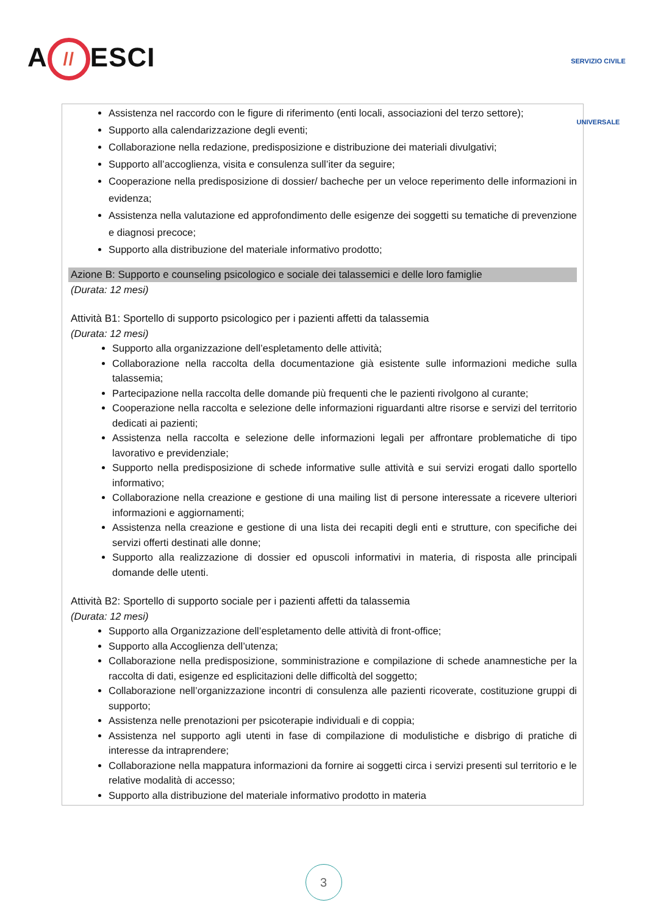A // ESCI
SERVIZIO CIVILE UNIVERSALE
Assistenza nel raccordo con le figure di riferimento (enti locali, associazioni del terzo settore);
Supporto alla calendarizzazione degli eventi;
Collaborazione nella redazione, predisposizione e distribuzione dei materiali divulgativi;
Supporto all’accoglienza, visita e consulenza sull’iter da seguire;
Cooperazione nella predisposizione di dossier/ bacheche per un veloce reperimento delle informazioni in evidenza;
Assistenza nella valutazione ed approfondimento delle esigenze dei soggetti su tematiche di prevenzione e diagnosi precoce;
Supporto alla distribuzione del materiale informativo prodotto;
Azione B: Supporto e counseling psicologico e sociale dei talassemici e delle loro famiglie
(Durata: 12 mesi)
Attività B1: Sportello di supporto psicologico per i pazienti affetti da talassemia
(Durata: 12 mesi)
Supporto alla organizzazione dell’espletamento delle attività;
Collaborazione nella raccolta della documentazione già esistente sulle informazioni mediche sulla talassemia;
Partecipazione nella raccolta delle domande più frequenti che le pazienti rivolgono al curante;
Cooperazione nella raccolta e selezione delle informazioni riguardanti altre risorse e servizi del territorio dedicati ai pazienti;
Assistenza nella raccolta e selezione delle informazioni legali per affrontare problematiche di tipo lavorativo e previdenziale;
Supporto nella predisposizione di schede informative sulle attività e sui servizi erogati dallo sportello informativo;
Collaborazione nella creazione e gestione di una mailing list di persone interessate a ricevere ulteriori informazioni e aggiornamenti;
Assistenza nella creazione e gestione di una lista dei recapiti degli enti e strutture, con specifiche dei servizi offerti destinati alle donne;
Supporto alla realizzazione di dossier ed opuscoli informativi in materia, di risposta alle principali domande delle utenti.
Attività B2: Sportello di supporto sociale per i pazienti affetti da talassemia
(Durata: 12 mesi)
Supporto alla Organizzazione dell’espletamento delle attività di front-office;
Supporto alla Accoglienza dell’utenza;
Collaborazione nella predisposizione, somministrazione e compilazione di schede anamnestiche per la raccolta di dati, esigenze ed esplicitazioni delle difficoltà del soggetto;
Collaborazione nell’organizzazione incontri di consulenza alle pazienti ricoverate, costituzione gruppi di supporto;
Assistenza nelle prenotazioni per psicoterapie individuali e di coppia;
Assistenza nel supporto agli utenti in fase di compilazione di modulistiche e disbrigo di pratiche di interesse da intraprendere;
Collaborazione nella mappatura informazioni da fornire ai soggetti circa i servizi presenti sul territorio e le relative modalità di accesso;
Supporto alla distribuzione del materiale informativo prodotto in materia
3